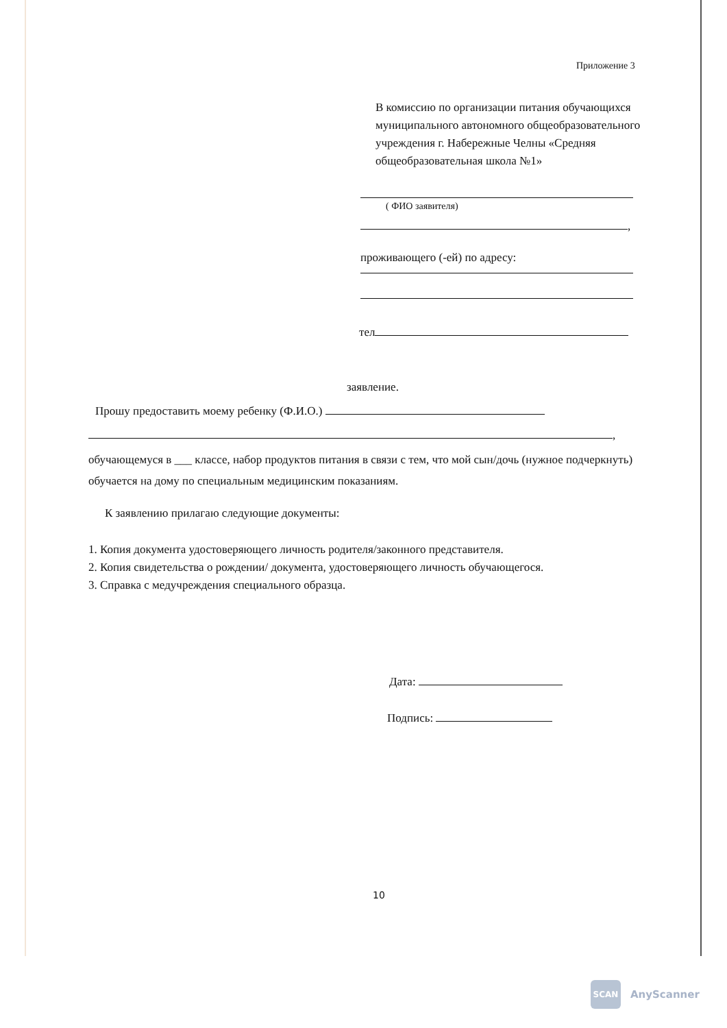Приложение 3
В комиссию по организации питания обучающихся муниципального автономного общеобразовательного учреждения г. Набережные Челны «Средняя общеобразовательная школа №1»
( ФИО заявителя)
,
проживающего (-ей) по адресу:
тел
заявление.
Прошу предоставить моему ребенку (Ф.И.О.)
,
обучающемуся в ___ классе, набор продуктов питания в связи с тем, что мой сын/дочь (нужное подчеркнуть) обучается на дому по специальным медицинским показаниям.
К заявлению прилагаю следующие документы:
1. Копия документа удостоверяющего личность родителя/законного представителя.
2. Копия свидетельства о рождении/ документа, удостоверяющего личность обучающегося.
3. Справка с медучреждения специального образца.
Дата:
Подпись:
10
SCAN
AnyScanner